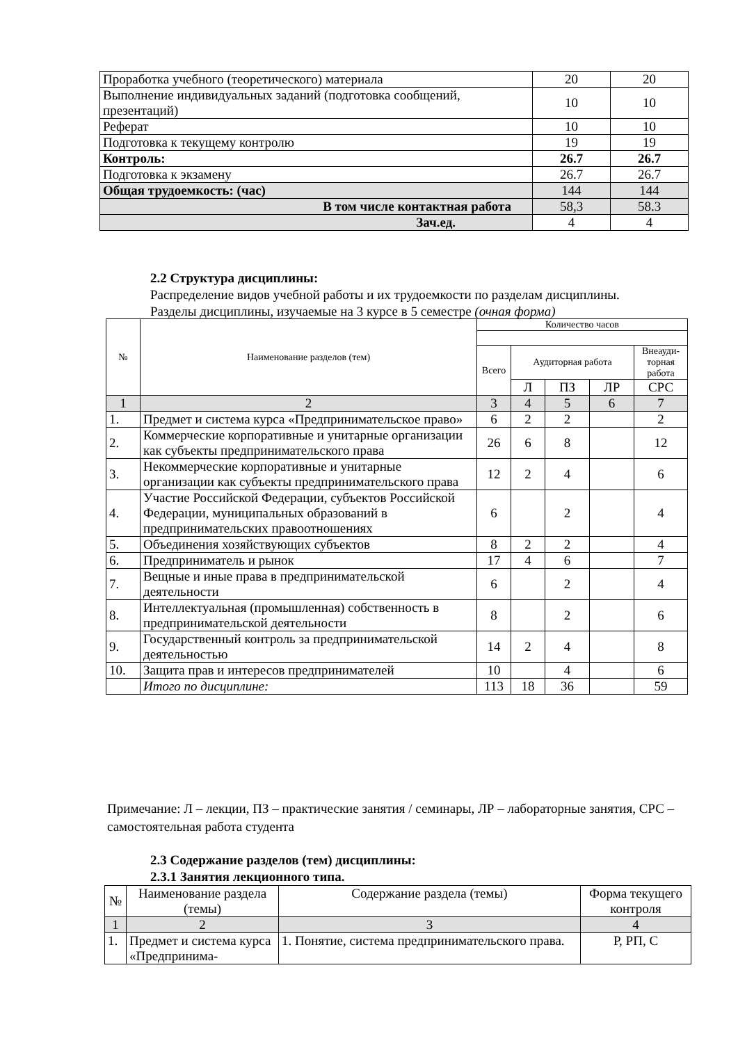| Проработка учебного (теоретического) материала | 20 | 20 |
| Выполнение индивидуальных заданий (подготовка сообщений, презентаций) | 10 | 10 |
| Реферат | 10 | 10 |
| Подготовка к текущему контролю | 19 | 19 |
| Контроль: | 26.7 | 26.7 |
| Подготовка к экзамену | 26.7 | 26.7 |
| Общая трудоемкость: (час) | 144 | 144 |
| В том числе контактная работа | 58,3 | 58.3 |
| Зач.ед. | 4 | 4 |
2.2 Структура дисциплины:
Распределение видов учебной работы и их трудоемкости по разделам дисциплины.
Разделы дисциплины, изучаемые на 3 курсе в 5 семестре (очная форма)
| № | Наименование разделов (тем) | Количество часов | | | | |
| | | Всего | Аудиторная работа | | | Внеауди-торная работа |
| | | | Л | ПЗ | ЛР | СРС |
| 1 | 2 | 3 | 4 | 5 | 6 | 7 |
| 1. | Предмет и система курса «Предпринимательское право» | 6 | 2 | 2 | | 2 |
| 2. | Коммерческие корпоративные и унитарные организации как субъекты предпринимательского права | 26 | 6 | 8 | | 12 |
| 3. | Некоммерческие корпоративные и унитарные организации как субъекты предпринимательского права | 12 | 2 | 4 | | 6 |
| 4. | Участие Российской Федерации, субъектов Российской Федерации, муниципальных образований в предпринимательских правоотношениях | 6 | | 2 | | 4 |
| 5. | Объединения хозяйствующих субъектов | 8 | 2 | 2 | | 4 |
| 6. | Предприниматель и рынок | 17 | 4 | 6 | | 7 |
| 7. | Вещные и иные права в предпринимательской деятельности | 6 | | 2 | | 4 |
| 8. | Интеллектуальная (промышленная) собственность в предпринимательской деятельности | 8 | | 2 | | 6 |
| 9. | Государственный контроль за предпринимательской деятельностью | 14 | 2 | 4 | | 8 |
| 10. | Защита прав и интересов предпринимателей | 10 | | 4 | | 6 |
| | Итого по дисциплине: | 113 | 18 | 36 | | 59 |
Примечание: Л – лекции, ПЗ – практические занятия / семинары, ЛР – лабораторные занятия, СРС – самостоятельная работа студента
2.3 Содержание разделов (тем) дисциплины:
2.3.1 Занятия лекционного типа.
| № | Наименование раздела (темы) | Содержание раздела (темы) | Форма текущего контроля |
| 1 | 2 | 3 | 4 |
| 1. | Предмет и система курса «Предпринима- | 1. Понятие, система предпринимательского права. | Р, РП, С |